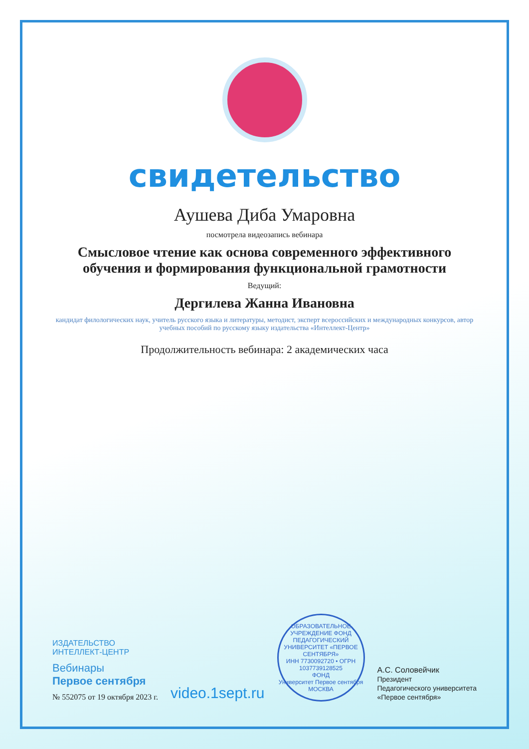свидетельство
Аушева Диба Умаровна
посмотрела видеозапись вебинара
Смысловое чтение как основа современного эффективного обучения и формирования функциональной грамотности
Ведущий:
Дергилева Жанна Ивановна
кандидат филологических наук, учитель русского языка и литературы, методист, эксперт всероссийских и международных конкурсов, автор учебных пособий по русскому языку издательства «Интеллект-Центр»
Продолжительность вебинара: 2 академических часа
ИЗДАТЕЛЬСТВО
ИНТЕЛЛЕКТ-ЦЕНТР
Вебинары
Первое сентября
№ 552075 от 19 октября 2023 г.
video.1sept.ru
ОБРАЗОВАТЕЛЬНОЕ УЧРЕЖДЕНИЕ ФОНД ПЕДАГОГИЧЕСКИЙ УНИВЕРСИТЕТ «ПЕРВОЕ СЕНТЯБРЯ»
ИНН 7730092720 • ОГРН 1037739128525
ФОНД
Университет Первое сентября
МОСКВА
А.С. Соловейчик
Президент
Педагогического университета
«Первое сентября»